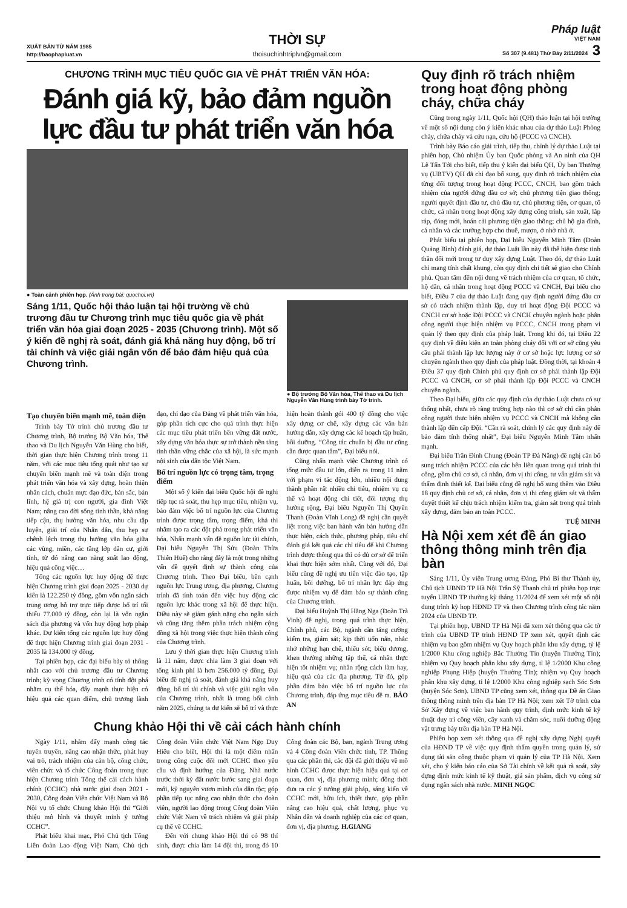XUẤT BẢN TỪ NĂM 1985
http://baophapluat.vn
THỜI SỰ
thoisuchinhtriplvn@gmail.com
Pháp luật
VIỆT NAM
Số 307 (9.481) Thứ Bảy 2/11/2024 3
CHƯƠNG TRÌNH MỤC TIÊU QUỐC GIA VỀ PHÁT TRIỂN VĂN HÓA:
Đánh giá kỹ, bảo đảm nguồn lực đầu tư phát triển văn hóa
● Toàn cảnh phiên họp. (Ảnh trong bài: quochoi.vn)
Sáng 1/11, Quốc hội thảo luận tại hội trường về chủ trương đầu tư Chương trình mục tiêu quốc gia về phát triển văn hóa giai đoạn 2025 - 2035 (Chương trình). Một số ý kiến đề nghị rà soát, đánh giá khả năng huy động, bố trí tài chính và việc giải ngân vốn để bảo đảm hiệu quả của Chương trình.
● Bộ trưởng Bộ Văn hóa, Thể thao và Du lịch Nguyễn Văn Hùng trình bày Tờ trình.
Tạo chuyển biến mạnh mẽ, toàn diện
Trình bày Tờ trình chủ trương đầu tư Chương trình, Bộ trưởng Bộ Văn hóa, Thể thao và Du lịch Nguyễn Văn Hùng cho biết, thời gian thực hiện Chương trình trong 11 năm, với các mục tiêu tổng quát như tạo sự chuyển biến mạnh mẽ và toàn diện trong phát triển văn hóa và xây dựng, hoàn thiện nhân cách, chuẩn mực đạo đức, bản sắc, bản lĩnh, hệ giá trị con người, gia đình Việt Nam; nâng cao đời sống tinh thần, khả năng tiếp cận, thụ hưởng văn hóa, nhu cầu tập luyện, giải trí của Nhân dân, thu hẹp sự chênh lệch trong thụ hưởng văn hóa giữa các vùng, miền, các tầng lớp dân cư, giới tính, từ đó nâng cao năng suất lao động, hiệu quả công việc…
Tổng các nguồn lực huy động để thực hiện Chương trình giai đoạn 2025 - 2030 dự kiến là 122.250 tỷ đồng, gồm vốn ngân sách trung ương hỗ trợ trực tiếp được bố trí tối thiểu 77.000 tỷ đồng, còn lại là vốn ngân sách địa phương và vốn huy động hợp pháp khác. Dự kiến tổng các nguồn lực huy động để thực hiện Chương trình giai đoạn 2031 - 2035 là 134.000 tỷ đồng.
Tại phiên họp, các đại biểu bày tỏ thống nhất cao với chủ trương đầu tư Chương trình; kỳ vọng Chương trình có tính đột phá nhằm cụ thể hóa, đẩy mạnh thực hiện có hiệu quả các quan điểm, chủ trương lãnh đạo, chỉ đạo của Đảng về phát triển văn hóa, góp phần tích cực cho quá trình thực hiện các mục tiêu phát triển bền vững đất nước, xây dựng văn hóa thực sự trở thành nền tảng tinh thần vững chắc của xã hội, là sức mạnh nội sinh của dân tộc Việt Nam.
Bố trí nguồn lực có trọng tâm, trọng điểm
Một số ý kiến đại biểu Quốc hội đề nghị tiếp tục rà soát, thu hẹp mục tiêu, nhiệm vụ, bảo đảm việc bố trí nguồn lực của Chương trình được trọng tâm, trọng điểm, khả thi nhằm tạo ra các đột phá trong phát triển văn hóa. Nhấn mạnh vấn đề nguồn lực tài chính, Đại biểu Nguyễn Thị Sửu (Đoàn Thừa Thiên Huế) cho rằng đây là một trong những vấn đề quyết định sự thành công của Chương trình. Theo Đại biểu, bên cạnh nguồn lực Trung ương, địa phương, Chương trình đã tính toán đến việc huy động các nguồn lực khác trong xã hội để thực hiện. Điều này sẽ giảm gánh nặng cho ngân sách và cũng tăng thêm phần trách nhiệm cộng đồng xã hội trong việc thực hiện thành công của Chương trình.
Lưu ý thời gian thực hiện Chương trình là 11 năm, được chia làm 3 giai đoạn với tổng kinh phí là hơn 256.000 tỷ đồng, Đại biểu đề nghị rà soát, đánh giá khả năng huy động, bố trí tài chính và việc giải ngân vốn của Chương trình, nhất là trong bối cảnh năm 2025, chúng ta dự kiến sẽ bố trí và thực hiện hoàn thành gói 400 tỷ đồng cho việc xây dựng cơ chế, xây dựng các văn bản hướng dẫn, xây dựng các kế hoạch tập huấn, bồi dưỡng. “Công tác chuẩn bị đầu tư cũng cần được quan tâm”, Đại biểu nói.
Cũng nhấn mạnh việc Chương trình có tổng mức đầu tư lớn, diễn ra trong 11 năm với phạm vi tác động lớn, nhiều nội dung thành phần rất nhiều chỉ tiêu, nhiệm vụ cụ thể và hoạt động chi tiết, đối tượng thụ hưởng rộng, Đại biểu Nguyễn Thị Quyên Thanh (Đoàn Vĩnh Long) đề nghị cần quyết liệt trong việc ban hành văn bản hướng dẫn thực hiện, cách thức, phương pháp, tiêu chí đánh giá kết quả các chỉ tiêu để khi Chương trình được thông qua thì có đủ cơ sở để triển khai thực hiện sớm nhất. Cùng với đó, Đại biểu cũng đề nghị ưu tiên việc đào tạo, tập huấn, bồi dưỡng, bố trí nhân lực đáp ứng được nhiệm vụ để đảm bảo sự thành công của Chương trình.
Đại biểu Huỳnh Thị Hằng Nga (Đoàn Trà Vinh) đề nghị, trong quá trình thực hiện, Chính phủ, các Bộ, ngành cần tăng cường kiểm tra, giám sát; kịp thời uốn nắn, nhắc nhở những hạn chế, thiếu sót; biểu dương, khen thưởng những tập thể, cá nhân thực hiện tốt nhiệm vụ; nhân rộng cách làm hay, hiệu quả của các địa phương. Từ đó, góp phần đảm bảo việc bố trí nguồn lực của Chương trình, đáp ứng mục tiêu đề ra. BẢO AN
Chung khảo Hội thi về cải cách hành chính
Ngày 1/11, nhằm đẩy mạnh công tác tuyên truyền, nâng cao nhận thức, phát huy vai trò, trách nhiệm của cán bộ, công chức, viên chức và tổ chức Công đoàn trong thực hiện Chương trình Tổng thể cải cách hành chính (CCHC) nhà nước giai đoạn 2021 - 2030, Công đoàn Viên chức Việt Nam và Bộ Nội vụ tổ chức Chung khảo Hội thi “Giới thiệu mô hình và thuyết minh ý tưởng CCHC”.
Phát biểu khai mạc, Phó Chủ tịch Tổng Liên đoàn Lao động Việt Nam, Chủ tịch Công đoàn Viên chức Việt Nam Ngọ Duy Hiểu cho biết, Hội thi là một điểm nhấn trong công cuộc đổi mới CCHC theo yêu cầu và định hướng của Đảng, Nhà nước trước thời kỳ đất nước bước sang giai đoạn mới, kỷ nguyên vươn mình của dân tộc; góp phần tiếp tục nâng cao nhận thức cho đoàn viên, người lao động trong Công đoàn Viên chức Việt Nam về trách nhiệm và giải pháp cụ thể về CCHC.
Đến với chung khảo Hội thi có 98 thí sinh, được chia làm 14 đội thi, trong đó 10 Công đoàn các Bộ, ban, ngành Trung ương và 4 Công đoàn Viên chức tỉnh, TP. Thông qua các phần thi, các đội đã giới thiệu về mô hình CCHC được thực hiện hiệu quả tại cơ quan, đơn vị, địa phương mình; đồng thời đưa ra các ý tưởng giải pháp, sáng kiến về CCHC mới, hữu ích, thiết thực, góp phần nâng cao hiệu quả, chất lượng, phục vụ Nhân dân và doanh nghiệp của các cơ quan, đơn vị, địa phương. H.GIANG
Quy định rõ trách nhiệm trong hoạt động phòng cháy, chữa cháy
Cũng trong ngày 1/11, Quốc hội (QH) thảo luận tại hội trường về một số nội dung còn ý kiến khác nhau của dự thảo Luật Phòng cháy, chữa cháy và cứu nạn, cứu hộ (PCCC và CNCH).
Trình bày Báo cáo giải trình, tiếp thu, chỉnh lý dự thảo Luật tại phiên họp, Chủ nhiệm Ủy ban Quốc phòng và An ninh của QH Lê Tấn Tới cho biết, tiếp thu ý kiến đại biểu QH, Ủy ban Thường vụ (UBTV) QH đã chỉ đạo bổ sung, quy định rõ trách nhiệm của từng đối tượng trong hoạt động PCCC, CNCH, bao gồm trách nhiệm của người đứng đầu cơ sở; chủ phương tiện giao thông; người quyết định đầu tư, chủ đầu tư, chủ phương tiện, cơ quan, tổ chức, cá nhân trong hoạt động xây dựng công trình, sản xuất, lắp ráp, đóng mới, hoán cải phương tiện giao thông; chủ hộ gia đình, cá nhân và các trường hợp cho thuê, mượn, ở nhờ nhà ở.
Phát biểu tại phiên họp, Đại biểu Nguyễn Minh Tâm (Đoàn Quảng Bình) đánh giá, dự thảo Luật lần này đã thể hiện được tinh thần đổi mới trong tư duy xây dựng Luật. Theo đó, dự thảo Luật chỉ mang tính chất khung, còn quy định chi tiết sẽ giao cho Chính phủ. Quan tâm đến nội dung về trách nhiệm của cơ quan, tổ chức, hộ dân, cá nhân trong hoạt động PCCC và CNCH, Đại biểu cho biết, Điều 7 của dự thảo Luật đang quy định người đứng đầu cơ sở có trách nhiệm thành lập, duy trì hoạt động Đội PCCC và CNCH cơ sở hoặc Đội PCCC và CNCH chuyên ngành hoặc phân công người thực hiện nhiệm vụ PCCC, CNCH trong phạm vi quản lý theo quy định của pháp luật. Trong khi đó, tại Điều 22 quy định về điều kiện an toàn phòng cháy đối với cơ sở cũng yêu cầu phải thành lập lực lượng này ở cơ sở hoặc lực lượng cơ sở chuyên ngành theo quy định của pháp luật. Đồng thời, tại khoản 4 Điều 37 quy định Chính phủ quy định cơ sở phải thành lập Đội PCCC và CNCH, cơ sở phải thành lập Đội PCCC và CNCH chuyên ngành.
Theo Đại biểu, giữa các quy định của dự thảo Luật chưa có sự thống nhất, chưa rõ ràng trường hợp nào thì cơ sở chỉ cần phân công người thực hiện nhiệm vụ PCCC và CNCH mà không cần thành lập đến cấp Đội. “Cần rà soát, chỉnh lý các quy định này để bảo đảm tính thống nhất”, Đại biểu Nguyễn Minh Tâm nhấn mạnh.
Đại biểu Trần Đình Chung (Đoàn TP Đà Nẵng) đề nghị cần bổ sung trách nhiệm PCCC của các bên liên quan trong quá trình thi công, gồm chủ cơ sở, cá nhân, đơn vị thi công, tư vấn giám sát và thẩm định thiết kế. Đại biểu cũng đề nghị bổ sung thêm vào Điều 18 quy định chủ cơ sở, cá nhân, đơn vị thi công giám sát và thẩm duyệt thiết kế chịu trách nhiệm kiểm tra, giám sát trong quá trình xây dựng, đảm bảo an toàn PCCC.
TUỆ MINH
Hà Nội xem xét đề án giao thông thông minh trên địa bàn
Sáng 1/11, Ủy viên Trung ương Đảng, Phó Bí thư Thành ủy, Chủ tịch UBND TP Hà Nội Trần Sỹ Thanh chủ trì phiên họp trực tuyến UBND TP thường kỳ tháng 11/2024 để xem xét một số nội dung trình kỳ họp HĐND TP và theo Chương trình công tác năm 2024 của UBND TP.
Tại phiên họp, UBND TP Hà Nội đã xem xét thông qua các tờ trình của UBND TP trình HĐND TP xem xét, quyết định các nhiệm vụ bao gồm nhiệm vụ Quy hoạch phân khu xây dựng, tỷ lệ 1/2000 Khu công nghiệp Bắc Thường Tín (huyện Thường Tín); nhiệm vụ Quy hoạch phân khu xây dựng, tỉ lệ 1/2000 Khu công nghiệp Phụng Hiệp (huyện Thường Tín); nhiệm vụ Quy hoạch phân khu xây dựng, tỉ lệ 1/2000 Khu công nghiệp sạch Sóc Sơn (huyện Sóc Sơn). UBND TP cũng xem xét, thông qua Đề án Giao thông thông minh trên địa bàn TP Hà Nội; xem xét Tờ trình của Sở Xây dựng về việc ban hành quy trình, định mức kinh tế kỹ thuật duy trì công viên, cây xanh và chăm sóc, nuôi dưỡng động vật trưng bày trên địa bàn TP Hà Nội.
Phiên họp xem xét thông qua đề nghị xây dựng Nghị quyết của HĐND TP về việc quy định thẩm quyền trong quản lý, sử dụng tài sản công thuộc phạm vi quản lý của TP Hà Nội. Xem xét, cho ý kiến báo cáo của Sở Tài chính về kết quả rà soát, xây dựng định mức kinh tế kỹ thuật, giá sản phẩm, dịch vụ công sử dụng ngân sách nhà nước. MINH NGỌC